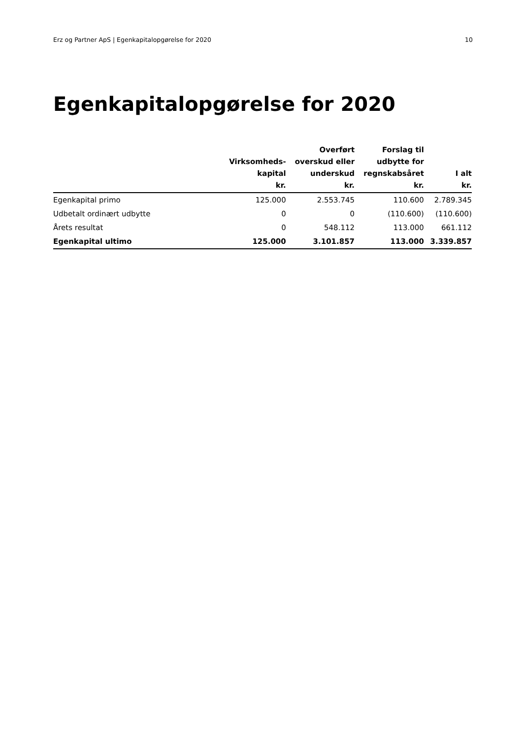Erz og Partner ApS | Egenkapitalopgørelse for 2020 10
Egenkapitalopgørelse for 2020
| | Virksomheds- kapital kr. | Overført overskud eller underskud kr. | Forslag til udbytte for regnskabsåret kr. | I alt kr. |
| --- | --- | --- | --- | --- |
| Egenkapital primo | 125.000 | 2.553.745 | 110.600 | 2.789.345 |
| Udbetalt ordinært udbytte | 0 | 0 | (110.600) | (110.600) |
| Årets resultat | 0 | 548.112 | 113.000 | 661.112 |
| Egenkapital ultimo | 125.000 | 3.101.857 | 113.000 | 3.339.857 |